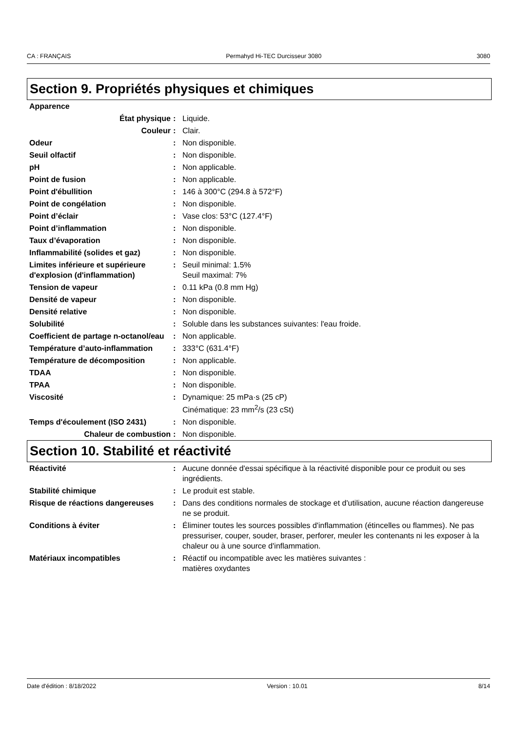CA : FRANÇAIS Permahyd Hi-TEC Durcisseur 3080 3080
Section 9. Propriétés physiques et chimiques
| Apparence | | |
| État physique | : | Liquide. |
| Couleur | : | Clair. |
| Odeur | : | Non disponible. |
| Seuil olfactif | : | Non disponible. |
| pH | : | Non applicable. |
| Point de fusion | : | Non applicable. |
| Point d'ébullition | : | 146 à 300°C (294.8 à 572°F) |
| Point de congélation | : | Non disponible. |
| Point d’éclair | : | Vase clos: 53°C (127.4°F) |
| Point d’inflammation | : | Non disponible. |
| Taux d’évaporation | : | Non disponible. |
| Inflammabilité (solides et gaz) | : | Non disponible. |
| Limites inférieure et supérieure d'explosion (d'inflammation) | : | Seuil minimal: 1.5% Seuil maximal: 7% |
| Tension de vapeur | : | 0.11 kPa (0.8 mm Hg) |
| Densité de vapeur | : | Non disponible. |
| Densité relative | : | Non disponible. |
| Solubilité | : | Soluble dans les substances suivantes: l'eau froide. |
| Coefficient de partage n-octanol/eau | : | Non applicable. |
| Température d’auto-inflammation | : | 333°C (631.4°F) |
| Température de décomposition | : | Non applicable. |
| TDAA | : | Non disponible. |
| TPAA | : | Non disponible. |
| Viscosité | : | Dynamique: 25 mPa·s (25 cP) Cinématique: 23 mm<sup>2</sup>/s (23 cSt) |
| Temps d'écoulement (ISO 2431) | : | Non disponible. |
| Chaleur de combustion | : | Non disponible. |
Section 10. Stabilité et réactivité
| Réactivité | : | Aucune donnée d'essai spécifique à la réactivité disponible pour ce produit ou ses ingrédients. |
| Stabilité chimique | : | Le produit est stable. |
| Risque de réactions dangereuses | : | Dans des conditions normales de stockage et d'utilisation, aucune réaction dangereuse ne se produit. |
| Conditions à éviter | : | Éliminer toutes les sources possibles d'inflammation (étincelles ou flammes). Ne pas pressuriser, couper, souder, braser, perforer, meuler les contenants ni les exposer à la chaleur ou à une source d'inflammation. |
| Matériaux incompatibles | : | Réactif ou incompatible avec les matières suivantes : matières oxydantes |
Date d'édition : 8/18/2022 Version : 10.01 8/14